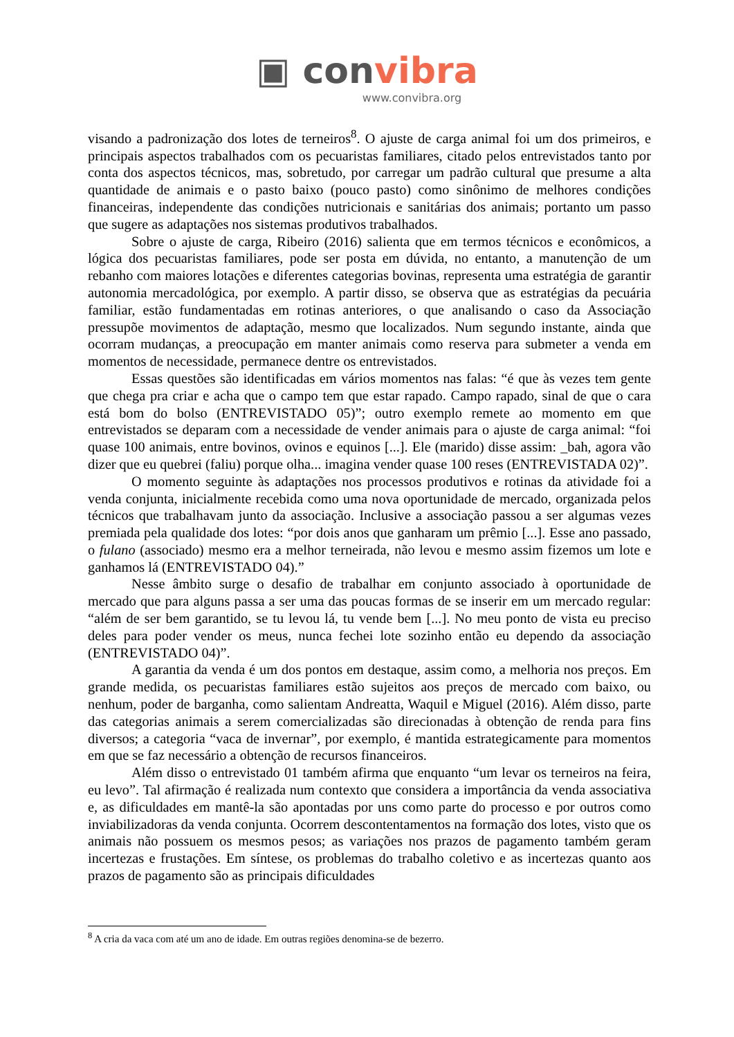▣ convibra
www.convibra.org
visando a padronização dos lotes de terneiros<sup>8</sup>. O ajuste de carga animal foi um dos primeiros, e principais aspectos trabalhados com os pecuaristas familiares, citado pelos entrevistados tanto por conta dos aspectos técnicos, mas, sobretudo, por carregar um padrão cultural que presume a alta quantidade de animais e o pasto baixo (pouco pasto) como sinônimo de melhores condições financeiras, independente das condições nutricionais e sanitárias dos animais; portanto um passo que sugere as adaptações nos sistemas produtivos trabalhados.
Sobre o ajuste de carga, Ribeiro (2016) salienta que em termos técnicos e econômicos, a lógica dos pecuaristas familiares, pode ser posta em dúvida, no entanto, a manutenção de um rebanho com maiores lotações e diferentes categorias bovinas, representa uma estratégia de garantir autonomia mercadológica, por exemplo. A partir disso, se observa que as estratégias da pecuária familiar, estão fundamentadas em rotinas anteriores, o que analisando o caso da Associação pressupõe movimentos de adaptação, mesmo que localizados. Num segundo instante, ainda que ocorram mudanças, a preocupação em manter animais como reserva para submeter a venda em momentos de necessidade, permanece dentre os entrevistados.
Essas questões são identificadas em vários momentos nas falas: “é que às vezes tem gente que chega pra criar e acha que o campo tem que estar rapado. Campo rapado, sinal de que o cara está bom do bolso (ENTREVISTADO 05)”; outro exemplo remete ao momento em que entrevistados se deparam com a necessidade de vender animais para o ajuste de carga animal: “foi quase 100 animais, entre bovinos, ovinos e equinos [...]. Ele (marido) disse assim: _bah, agora vão dizer que eu quebrei (faliu) porque olha... imagina vender quase 100 reses (ENTREVISTADA 02)”.
O momento seguinte às adaptações nos processos produtivos e rotinas da atividade foi a venda conjunta, inicialmente recebida como uma nova oportunidade de mercado, organizada pelos técnicos que trabalhavam junto da associação. Inclusive a associação passou a ser algumas vezes premiada pela qualidade dos lotes: “por dois anos que ganharam um prêmio [...]. Esse ano passado, o fulano (associado) mesmo era a melhor terneirada, não levou e mesmo assim fizemos um lote e ganhamos lá (ENTREVISTADO 04).”
Nesse âmbito surge o desafio de trabalhar em conjunto associado à oportunidade de mercado que para alguns passa a ser uma das poucas formas de se inserir em um mercado regular: “além de ser bem garantido, se tu levou lá, tu vende bem [...]. No meu ponto de vista eu preciso deles para poder vender os meus, nunca fechei lote sozinho então eu dependo da associação (ENTREVISTADO 04)”.
A garantia da venda é um dos pontos em destaque, assim como, a melhoria nos preços. Em grande medida, os pecuaristas familiares estão sujeitos aos preços de mercado com baixo, ou nenhum, poder de barganha, como salientam Andreatta, Waquil e Miguel (2016). Além disso, parte das categorias animais a serem comercializadas são direcionadas à obtenção de renda para fins diversos; a categoria “vaca de invernar”, por exemplo, é mantida estrategicamente para momentos em que se faz necessário a obtenção de recursos financeiros.
Além disso o entrevistado 01 também afirma que enquanto “um levar os terneiros na feira, eu levo”. Tal afirmação é realizada num contexto que considera a importância da venda associativa e, as dificuldades em mantê-la são apontadas por uns como parte do processo e por outros como inviabilizadoras da venda conjunta. Ocorrem descontentamentos na formação dos lotes, visto que os animais não possuem os mesmos pesos; as variações nos prazos de pagamento também geram incertezas e frustações. Em síntese, os problemas do trabalho coletivo e as incertezas quanto aos prazos de pagamento são as principais dificuldades
<sup>8</sup> A cria da vaca com até um ano de idade. Em outras regiões denomina-se de bezerro.